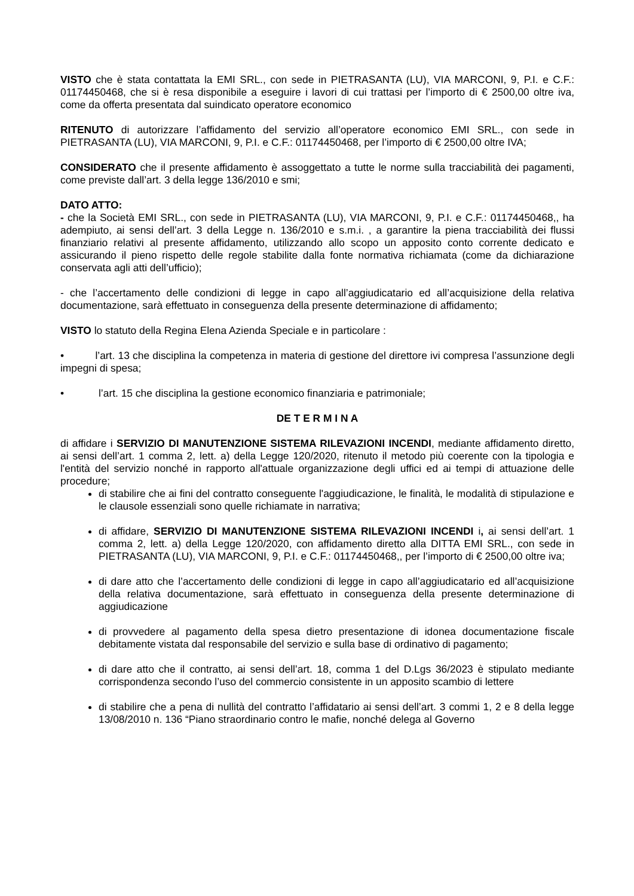VISTO che è stata contattata la EMI SRL., con sede in PIETRASANTA (LU), VIA MARCONI, 9, P.I. e C.F.: 01174450468, che si è resa disponibile a eseguire i lavori di cui trattasi per l’importo di € 2500,00 oltre iva, come da offerta presentata dal suindicato operatore economico
RITENUTO di autorizzare l’affidamento del servizio all’operatore economico EMI SRL., con sede in PIETRASANTA (LU), VIA MARCONI, 9, P.I. e C.F.: 01174450468, per l’importo di € 2500,00 oltre IVA;
CONSIDERATO che il presente affidamento è assoggettato a tutte le norme sulla tracciabilità dei pagamenti, come previste dall’art. 3 della legge 136/2010 e smi;
DATO ATTO:
- che la Società EMI SRL., con sede in PIETRASANTA (LU), VIA MARCONI, 9, P.I. e C.F.: 01174450468,, ha adempiuto, ai sensi dell’art. 3 della Legge n. 136/2010 e s.m.i. , a garantire la piena tracciabilità dei flussi finanziario relativi al presente affidamento, utilizzando allo scopo un apposito conto corrente dedicato e assicurando il pieno rispetto delle regole stabilite dalla fonte normativa richiamata (come da dichiarazione conservata agli atti dell’ufficio);
- che l’accertamento delle condizioni di legge in capo all’aggiudicatario ed all’acquisizione della relativa documentazione, sarà effettuato in conseguenza della presente determinazione di affidamento;
VISTO lo statuto della Regina Elena Azienda Speciale e in particolare :
• l’art. 13 che disciplina la competenza in materia di gestione del direttore ivi compresa l’assunzione degli impegni di spesa;
• l’art. 15 che disciplina la gestione economico finanziaria e patrimoniale;
DE T E R M I N A
di affidare i SERVIZIO DI MANUTENZIONE SISTEMA RILEVAZIONI INCENDI, mediante affidamento diretto, ai sensi dell’art. 1 comma 2, lett. a) della Legge 120/2020, ritenuto il metodo più coerente con la tipologia e l'entità del servizio nonché in rapporto all'attuale organizzazione degli uffici ed ai tempi di attuazione delle procedure;
di stabilire che ai fini del contratto conseguente l'aggiudicazione, le finalità, le modalità di stipulazione e le clausole essenziali sono quelle richiamate in narrativa;
di affidare, SERVIZIO DI MANUTENZIONE SISTEMA RILEVAZIONI INCENDI i, ai sensi dell’art. 1 comma 2, lett. a) della Legge 120/2020, con affidamento diretto alla DITTA EMI SRL., con sede in PIETRASANTA (LU), VIA MARCONI, 9, P.I. e C.F.: 01174450468,, per l’importo di € 2500,00 oltre iva;
di dare atto che l’accertamento delle condizioni di legge in capo all’aggiudicatario ed all’acquisizione della relativa documentazione, sarà effettuato in conseguenza della presente determinazione di aggiudicazione
di provvedere al pagamento della spesa dietro presentazione di idonea documentazione fiscale debitamente vistata dal responsabile del servizio e sulla base di ordinativo di pagamento;
di dare atto che il contratto, ai sensi dell’art. 18, comma 1 del D.Lgs 36/2023 è stipulato mediante corrispondenza secondo l’uso del commercio consistente in un apposito scambio di lettere
di stabilire che a pena di nullità del contratto l’affidatario ai sensi dell’art. 3 commi 1, 2 e 8 della legge 13/08/2010 n. 136 “Piano straordinario contro le mafie, nonché delega al Governo